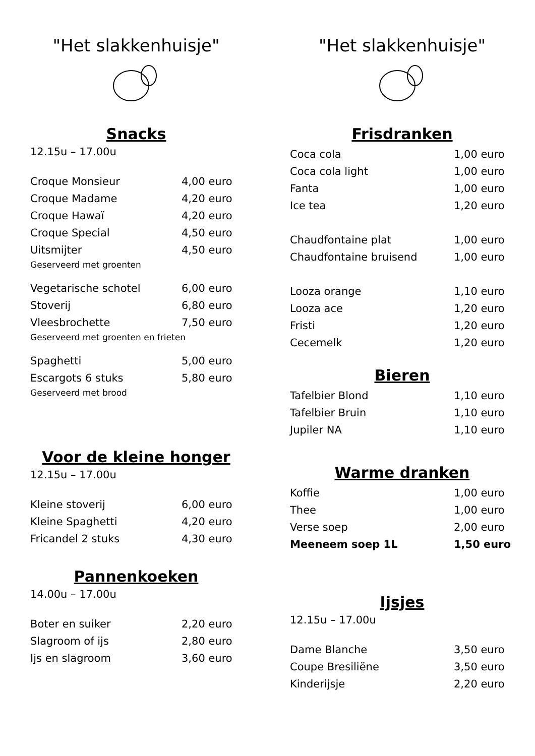"Het slakkenhuisje"
Snacks
12.15u – 17.00u
| Croque Monsieur | 4,00 euro |
| Croque Madame | 4,20 euro |
| Croque Hawaï | 4,20 euro |
| Croque Special | 4,50 euro |
| Uitsmijter | 4,50 euro |
| Geserveerd met groenten | |
| Vegetarische schotel | 6,00 euro |
| Stoverij | 6,80 euro |
| Vleesbrochette | 7,50 euro |
| Geserveerd met groenten en frieten | |
| Spaghetti | 5,00 euro |
| Escargots 6 stuks | 5,80 euro |
| Geserveerd met brood | |
Voor de kleine honger
12.15u – 17.00u
| Kleine stoverij | 6,00 euro |
| Kleine Spaghetti | 4,20 euro |
| Fricandel 2 stuks | 4,30 euro |
Pannenkoeken
14.00u – 17.00u
| Boter en suiker | 2,20 euro |
| Slagroom of ijs | 2,80 euro |
| Ijs en slagroom | 3,60 euro |
"Het slakkenhuisje"
Frisdranken
| Coca cola | 1,00 euro |
| Coca cola light | 1,00 euro |
| Fanta | 1,00 euro |
| Ice tea | 1,20 euro |
| Chaudfontaine plat | 1,00 euro |
| Chaudfontaine bruisend | 1,00 euro |
| Looza orange | 1,10 euro |
| Looza ace | 1,20 euro |
| Fristi | 1,20 euro |
| Cecemelk | 1,20 euro |
Bieren
| Tafelbier Blond | 1,10 euro |
| Tafelbier Bruin | 1,10 euro |
| Jupiler NA | 1,10 euro |
Warme dranken
| Koffie | 1,00 euro |
| Thee | 1,00 euro |
| Verse soep | 2,00 euro |
| Meeneem soep 1L | 1,50 euro |
Ijsjes
12.15u – 17.00u
| Dame Blanche | 3,50 euro |
| Coupe Bresiliëne | 3,50 euro |
| Kinderijsje | 2,20 euro |